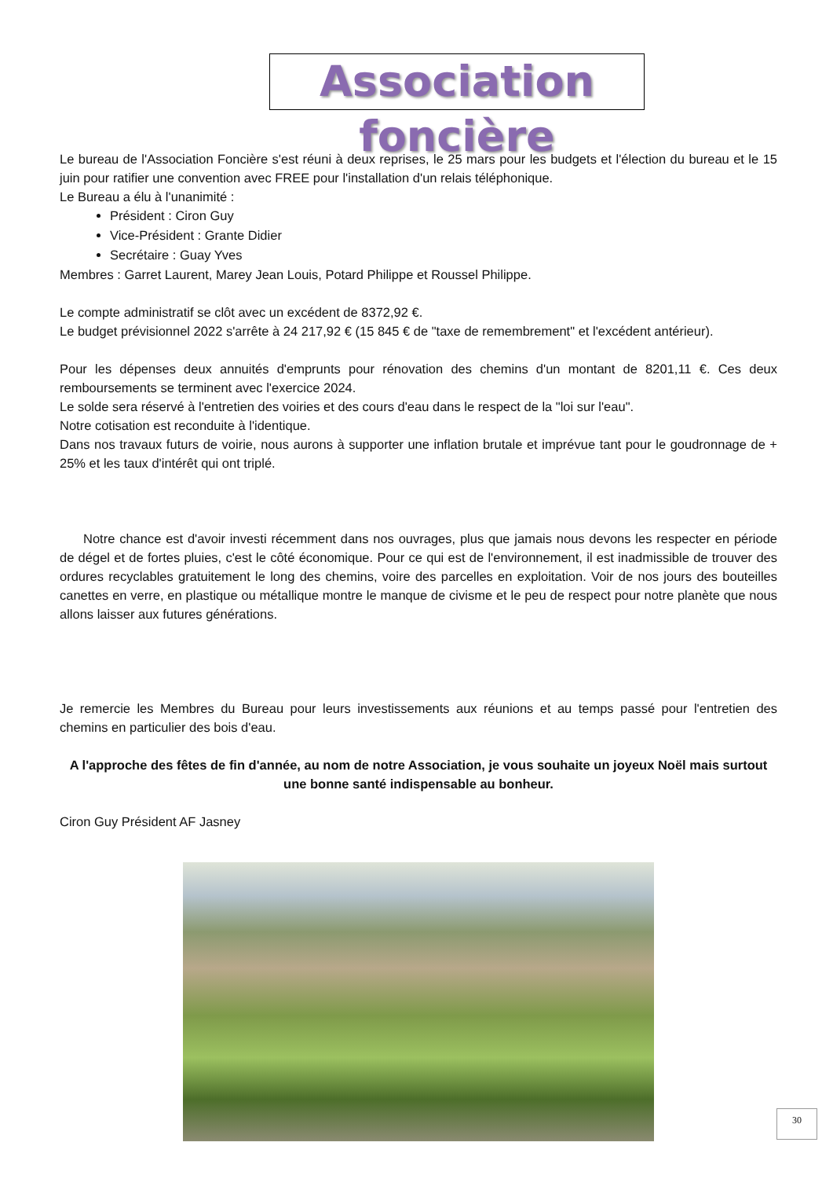Association foncière
Le bureau de l'Association Foncière s'est réuni à deux reprises, le 25 mars pour les budgets et l'élection du bureau et le 15 juin pour ratifier une convention avec FREE pour l'installation d'un relais téléphonique.
Le Bureau a élu à l'unanimité :
Président : Ciron Guy
Vice-Président : Grante Didier
Secrétaire : Guay Yves
Membres : Garret Laurent, Marey Jean Louis, Potard Philippe et Roussel Philippe.
Le compte administratif se clôt avec un excédent de 8372,92 €.
Le budget prévisionnel 2022 s'arrête à 24 217,92 € (15 845 € de "taxe de remembrement" et l'excédent antérieur).
Pour les dépenses deux annuités d'emprunts pour rénovation des chemins d'un montant de 8201,11 €. Ces deux remboursements se terminent avec l'exercice 2024.
Le solde sera réservé à l'entretien des voiries et des cours d'eau dans le respect de la "loi sur l'eau".
Notre cotisation est reconduite à l'identique.
Dans nos travaux futurs de voirie, nous aurons à supporter une inflation brutale et imprévue tant pour le goudronnage de + 25% et les taux d'intérêt qui ont triplé.
Notre chance est d'avoir investi récemment dans nos ouvrages, plus que jamais nous devons les respecter en période de dégel et de fortes pluies, c'est le côté économique. Pour ce qui est de l'environnement, il est inadmissible de trouver des ordures recyclables gratuitement le long des chemins, voire des parcelles en exploitation. Voir de nos jours des bouteilles canettes en verre, en plastique ou métallique montre le manque de civisme et le peu de respect pour notre planète que nous allons laisser aux futures générations.
Je remercie les Membres du Bureau pour leurs investissements aux réunions et au temps passé pour l'entretien des chemins en particulier des bois d'eau.
A l'approche des fêtes de fin d'année, au nom de notre Association, je vous souhaite un joyeux Noël mais surtout une bonne santé indispensable au bonheur.
Ciron Guy Président AF Jasney
30